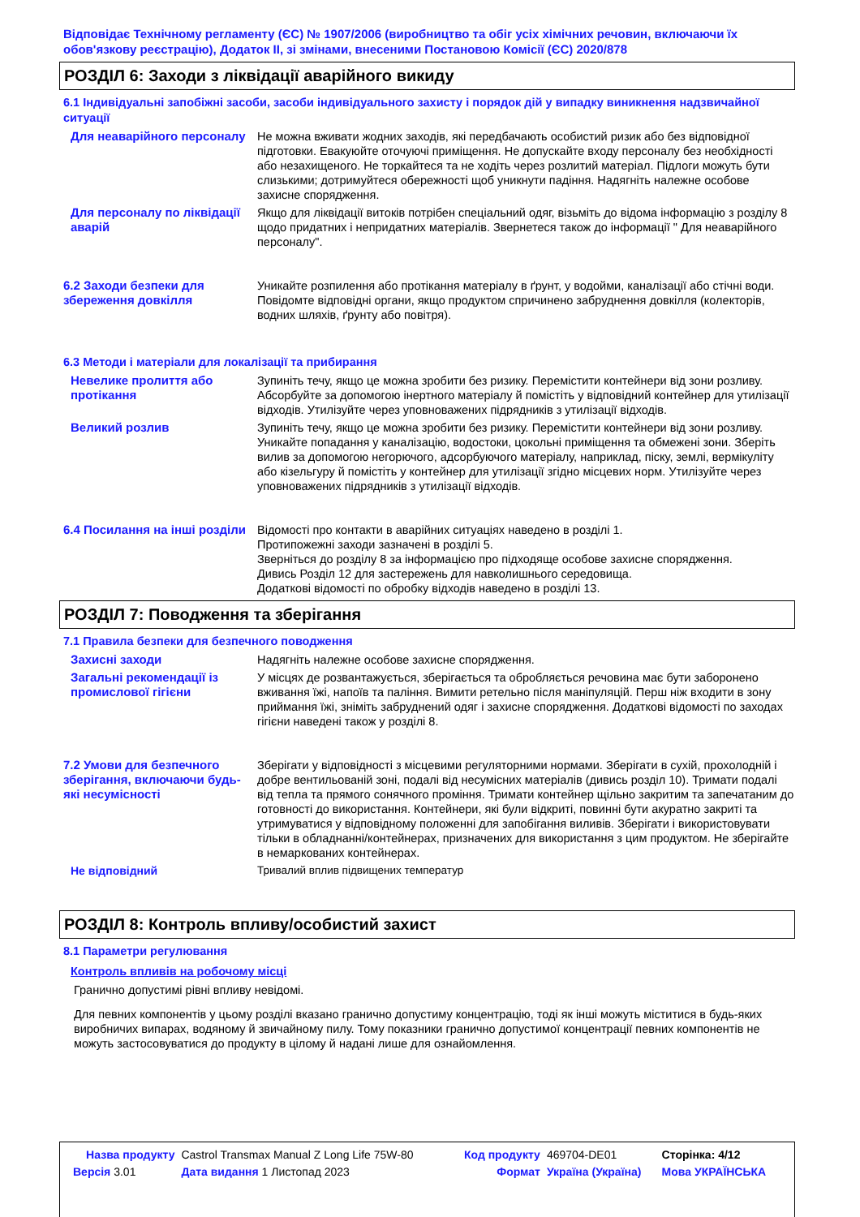Відповідає Технічному регламенту (ЄС) № 1907/2006 (виробництво та обіг усіх хімічних речовин, включаючи їх обов'язкову реєстрацію), Додаток II, зі змінами, внесеними Постановою Комісії (ЄС) 2020/878
РОЗДІЛ 6: Заходи з ліквідації аварійного викиду
6.1 Індивідуальні запобіжні засоби, засоби індивідуального захисту і порядок дій у випадку виникнення надзвичайної ситуації
Для неаварійного персоналу
Не можна вживати жодних заходів, які передбачають особистий ризик або без відповідної підготовки. Евакуюйте оточуючі приміщення. Не допускайте входу персоналу без необхідності або незахищеного. Не торкайтеся та не ходіть через розлитий матеріал. Підлоги можуть бути слизькими; дотримуйтеся обережності щоб уникнути падіння. Надягніть належне особове захисне спорядження.
Для персоналу по ліквідації аварій
Якщо для ліквідації витоків потрібен спеціальний одяг, візьміть до відома інформацію з розділу 8 щодо придатних і непридатних матеріалів. Звернетеся також до інформації " Для неаварійного персоналу".
6.2 Заходи безпеки для збереження довкілля
Уникайте розпилення або протікання матеріалу в ґрунт, у водойми, каналізації або стічні води. Повідомте відповідні органи, якщо продуктом спричинено забруднення довкілля (колекторів, водних шляхів, ґрунту або повітря).
6.3 Методи і матеріали для локалізації та прибирання
Невелике пролиття або протікання
Зупиніть течу, якщо це можна зробити без ризику. Перемістити контейнери від зони розливу. Абсорбуйте за допомогою інертного матеріалу й помістіть у відповідний контейнер для утилізації відходів. Утилізуйте через уповноважених підрядників з утилізації відходів.
Великий розлив Зупиніть течу, якщо це можна зробити без ризику. Перемістити контейнери від зони розливу. Уникайте попадання у каналізацію, водостоки, цокольні приміщення та обмежені зони. Зберіть вилив за допомогою негорючого, адсорбуючого матеріалу, наприклад, піску, землі, вермікуліту або кізельгуру й помістіть у контейнер для утилізації згідно місцевих норм. Утилізуйте через уповноважених підрядників з утилізації відходів.
6.4 Посилання на інші розділи
Відомості про контакти в аварійних ситуаціях наведено в розділі 1.
Протипожежні заходи зазначені в розділі 5.
Зверніться до розділу 8 за інформацією про підходяще особове захисне спорядження.
Дивись Розділ 12 для застережень для навколишнього середовища.
Додаткові відомості по обробку відходів наведено в розділі 13.
РОЗДІЛ 7: Поводження та зберігання
7.1 Правила безпеки для безпечного поводження
Захисні заходи Надягніть належне особове захисне спорядження.
Загальні рекомендації із промислової гігієни
У місцях де розвантажується, зберігається та обробляється речовина має бути заборонено вживання їжі, напоїв та паління. Вимити ретельно після маніпуляцій. Перш ніж входити в зону приймання їжі, зніміть забруднений одяг і захисне спорядження. Додаткові відомості по заходах гігієни наведені також у розділі 8.
7.2 Умови для безпечного зберігання, включаючи будь-які несумісності
Зберігати у відповідності з місцевими регуляторними нормами. Зберігати в сухій, прохолодній і добре вентильованій зоні, подалі від несумісних матеріалів (дивись розділ 10). Тримати подалі від тепла та прямого сонячного проміння. Тримати контейнер щільно закритим та запечатаним до готовності до використання. Контейнери, які були відкриті, повинні бути акуратно закриті та утримуватися у відповідному положенні для запобігання виливів. Зберігати і використовувати тільки в обладнанні/контейнерах, призначених для використання з цим продуктом. Не зберігайте в немаркованих контейнерах.
Не відповідний Тривалий вплив підвищених температур
РОЗДІЛ 8: Контроль впливу/особистий захист
8.1 Параметри регулювання
Контроль впливів на робочому місці
Гранично допустимі рівні впливу невідомі.
Для певних компонентів у цьому розділі вказано гранично допустиму концентрацію, тоді як інші можуть міститися в будь-яких виробничих випарах, водяному й звичайному пилу. Тому показники гранично допустимої концентрації певних компонентів не можуть застосовуватися до продукту в цілому й надані лише для ознайомлення.
| Назва продукту | Castrol Transmax Manual Z Long Life 75W-80 | Код продукту | 469704-DE01 | Сторінка: 4/12 |
| Версія 3.01 | Дата видання 1 Листопад 2023 | Формат | Україна (Україна) | Мова УКРАЇНСЬКА |